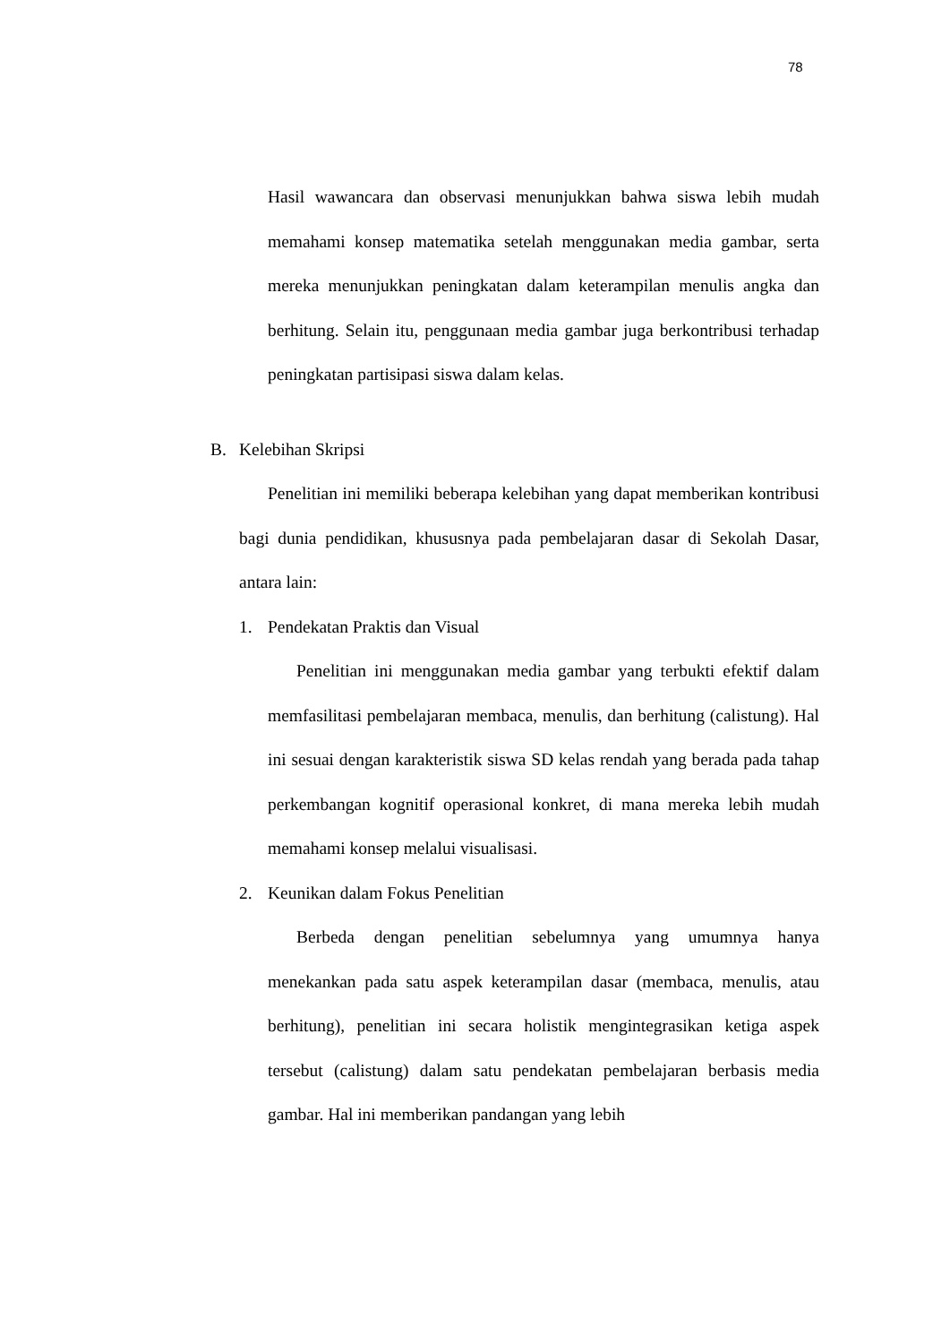78
Hasil wawancara dan observasi menunjukkan bahwa siswa lebih mudah memahami konsep matematika setelah menggunakan media gambar, serta mereka menunjukkan peningkatan dalam keterampilan menulis angka dan berhitung. Selain itu, penggunaan media gambar juga berkontribusi terhadap peningkatan partisipasi siswa dalam kelas.
B. Kelebihan Skripsi
Penelitian ini memiliki beberapa kelebihan yang dapat memberikan kontribusi bagi dunia pendidikan, khususnya pada pembelajaran dasar di Sekolah Dasar, antara lain:
1. Pendekatan Praktis dan Visual
Penelitian ini menggunakan media gambar yang terbukti efektif dalam memfasilitasi pembelajaran membaca, menulis, dan berhitung (calistung). Hal ini sesuai dengan karakteristik siswa SD kelas rendah yang berada pada tahap perkembangan kognitif operasional konkret, di mana mereka lebih mudah memahami konsep melalui visualisasi.
2. Keunikan dalam Fokus Penelitian
Berbeda dengan penelitian sebelumnya yang umumnya hanya menekankan pada satu aspek keterampilan dasar (membaca, menulis, atau berhitung), penelitian ini secara holistik mengintegrasikan ketiga aspek tersebut (calistung) dalam satu pendekatan pembelajaran berbasis media gambar. Hal ini memberikan pandangan yang lebih